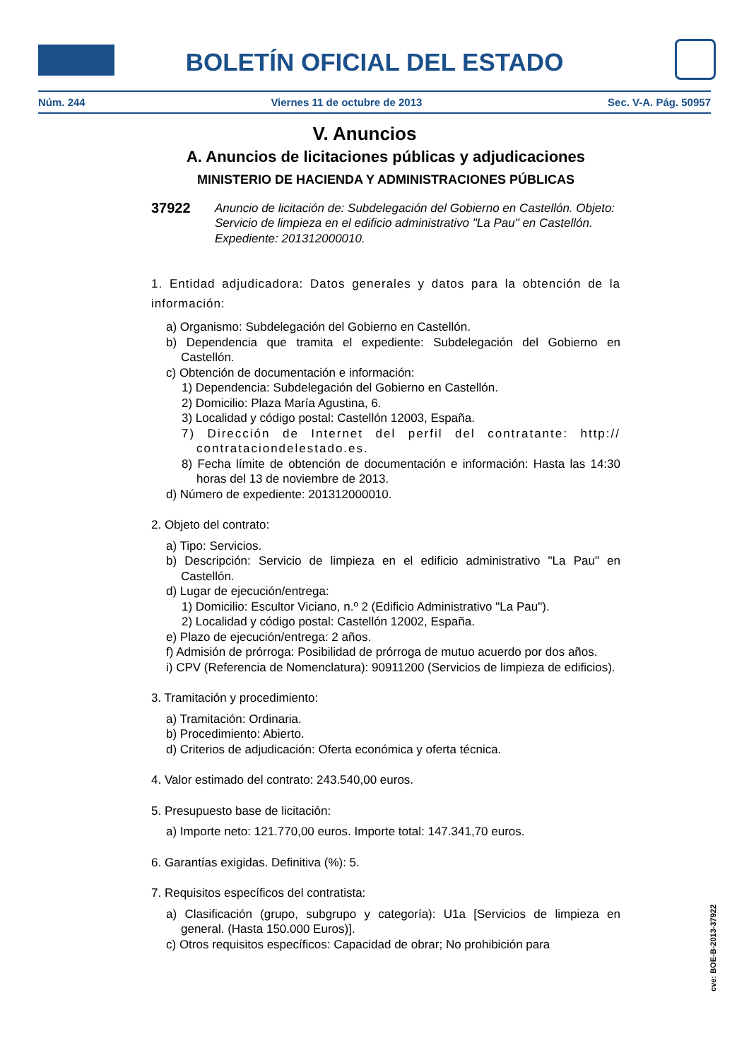BOLETÍN OFICIAL DEL ESTADO
Núm. 244 Viernes 11 de octubre de 2013 Sec. V-A. Pág. 50957
V. Anuncios
A. Anuncios de licitaciones públicas y adjudicaciones
MINISTERIO DE HACIENDA Y ADMINISTRACIONES PÚBLICAS
37922 Anuncio de licitación de: Subdelegación del Gobierno en Castellón. Objeto: Servicio de limpieza en el edificio administrativo "La Pau" en Castellón. Expediente: 201312000010.
1. Entidad adjudicadora: Datos generales y datos para la obtención de la información:
a) Organismo: Subdelegación del Gobierno en Castellón.
b) Dependencia que tramita el expediente: Subdelegación del Gobierno en Castellón.
c) Obtención de documentación e información:
1) Dependencia: Subdelegación del Gobierno en Castellón.
2) Domicilio: Plaza María Agustina, 6.
3) Localidad y código postal: Castellón 12003, España.
7) Dirección de Internet del perfil del contratante: http:// contrataciondelestado.es.
8) Fecha límite de obtención de documentación e información: Hasta las 14:30 horas del 13 de noviembre de 2013.
d) Número de expediente: 201312000010.
2. Objeto del contrato:
a) Tipo: Servicios.
b) Descripción: Servicio de limpieza en el edificio administrativo "La Pau" en Castellón.
d) Lugar de ejecución/entrega:
1) Domicilio: Escultor Viciano, n.º 2 (Edificio Administrativo "La Pau").
2) Localidad y código postal: Castellón 12002, España.
e) Plazo de ejecución/entrega: 2 años.
f) Admisión de prórroga: Posibilidad de prórroga de mutuo acuerdo por dos años.
i) CPV (Referencia de Nomenclatura): 90911200 (Servicios de limpieza de edificios).
3. Tramitación y procedimiento:
a) Tramitación: Ordinaria.
b) Procedimiento: Abierto.
d) Criterios de adjudicación: Oferta económica y oferta técnica.
4. Valor estimado del contrato: 243.540,00 euros.
5. Presupuesto base de licitación:
a) Importe neto: 121.770,00 euros. Importe total: 147.341,70 euros.
6. Garantías exigidas. Definitiva (%): 5.
7. Requisitos específicos del contratista:
a) Clasificación (grupo, subgrupo y categoría): U1a [Servicios de limpieza en general. (Hasta 150.000 Euros)].
c) Otros requisitos específicos: Capacidad de obrar; No prohibición para
cve: BOE-B-2013-37922